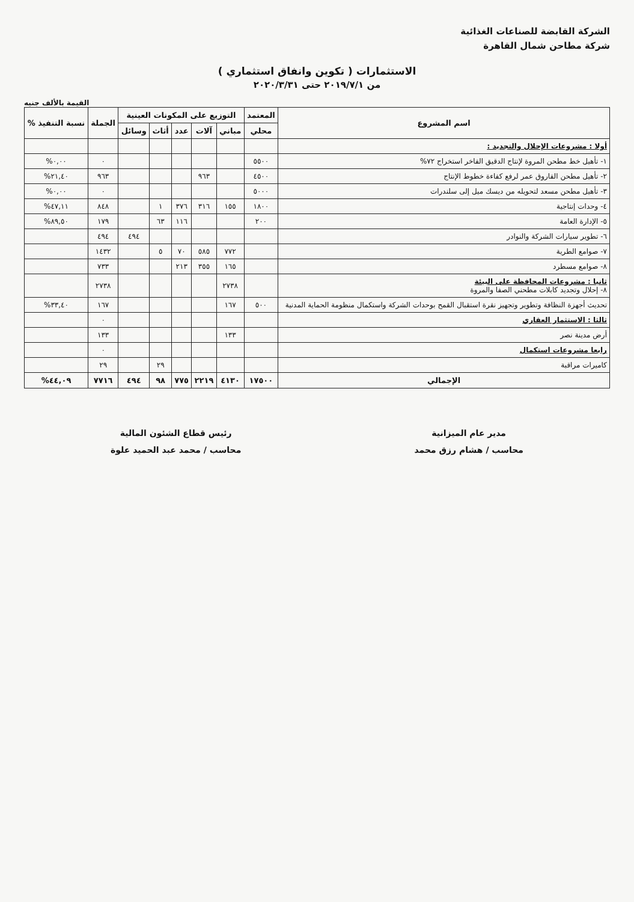الشركة القابضة للصناعات الغذائية
شركة مطاحن شمال القاهرة
الاستثمارات ( تكوين وانفاق استثماري )
من ٢٠١٩/٧/١ حتى ٢٠٢٠/٣/٣١
القيمة بالألف جنيه
| اسم المشروع | المعتمد | التوزيع على المكونات العينية | | | | | الجملة | نسبة التنفيذ % |
| --- | --- | --- | --- | --- | --- | --- | --- | --- |
| | محلي | مباني | آلات | عدد | أثاث | وسائل | | |
| أولا : مشروعات الإحلال والتجديد : | | | | | | | | |
| ١- تأهيل خط مطحن المروة لإنتاج الدقيق الفاخر استخراج ٧٢% | ٥٥٠٠ | | | | | | ٠ | ٠,٠٠% |
| ٢- تأهيل مطحن الفاروق عمر لرفع كفاءة خطوط الإنتاج | ٤٥٠٠ | | ٩٦٣ | | | | ٩٦٣ | ٢١,٤٠% |
| ٣- تأهيل مطحن مسعد لتحويله من ديسك ميل إلى سلندرات | ٥٠٠٠ | | | | | | ٠ | ٠,٠٠% |
| ٤- وحدات إنتاجية | ١٨٠٠ | ١٥٥ | ٣١٦ | ٣٧٦ | ١ | | ٨٤٨ | ٤٧,١١% |
| ٥- الإدارة العامة | ٢٠٠ | | | ١١٦ | ٦٣ | | ١٧٩ | ٨٩,٥٠% |
| ٦- تطوير سيارات الشركة والنوادر | | | | | | ٤٩٤ | ٤٩٤ | |
| ٧- صوامع الطرية | | ٧٧٢ | ٥٨٥ | ٧٠ | ٥ | | ١٤٣٢ | |
| ٨- صوامع مسطرد | | ١٦٥ | ٣٥٥ | ٢١٣ | | | ٧٣٣ | |
| ثانيا : مشروعات المحافظة على البيئة ٨- إحلال وتجديد كابلات مطحني الصفا والمروة | | ٢٧٣٨ | | | | | ٢٧٣٨ | |
| تحديث أجهزة النظافة وتطوير وتجهيز نقرة استقبال القمح بوحدات الشركة واستكمال منظومة الحماية المدنية | ٥٠٠ | ١٦٧ | | | | | ١٦٧ | ٣٣,٤٠% |
| ثالثا : الاستثمار العقاري | | | | | | | ٠ | |
| أرض مدينة نصر | | ١٣٣ | | | | | ١٣٣ | |
| رابعا مشروعات استكمال | | | | | | | ٠ | |
| كاميرات مراقبة | | | | | ٢٩ | | ٢٩ | |
| الإجمالي | ١٧٥٠٠ | ٤١٣٠ | ٢٢١٩ | ٧٧٥ | ٩٨ | ٤٩٤ | ٧٧١٦ | ٤٤,٠٩% |
مدير عام الميزانية
محاسب / هشام رزق محمد
رئيس قطاع الشئون المالية
محاسب / محمد عبد الحميد علوة